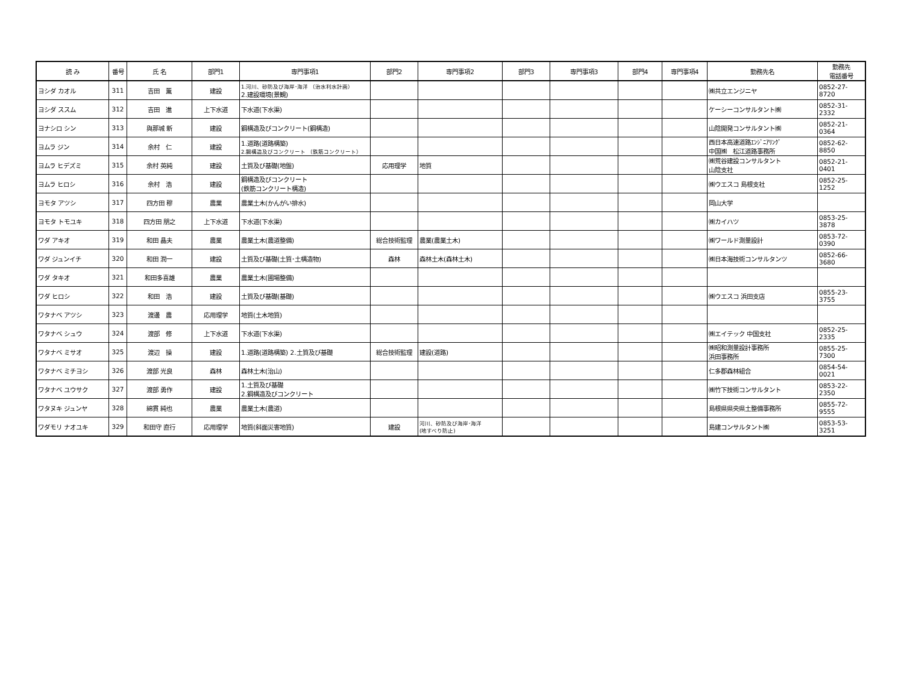| 読 み | 番号 | 氏 名 | 部門1 | 専門事項1 | 部門2 | 専門事項2 | 部門3 | 専門事項3 | 部門4 | 専門事項4 | 勤務先名 | 勤務先 電話番号 |
| --- | --- | --- | --- | --- | --- | --- | --- | --- | --- | --- | --- | --- |
| ヨシダ カオル | 311 | 吉田 薫 | 建設 | 1.河川、砂防及び海岸･海洋 （治水利水計画） 2.建設環境(景観) | | | | | | | ㈱共立エンジニヤ | 0852-27-8720 |
| ヨシダ ススム | 312 | 吉田 進 | 上下水道 | 下水道(下水渠) | | | | | | | ケーシーコンサルタント㈱ | 0852-31-2332 |
| ヨナシロ シン | 313 | 與那城 新 | 建設 | 鋼構造及びコンクリート(鋼構造) | | | | | | | 山陰開発コンサルタント㈱ | 0852-21-0364 |
| ヨムラ ジン | 314 | 余村 仁 | 建設 | 1.道路(道路構築) 2.鋼構造及びコンクリート （鉄筋コンクリート） | | | | | | | 西日本高速道路ｴﾝｼﾞﾆｱﾘﾝｸﾞ 中国㈱ 松江道路事務所 | 0852-62-8850 |
| ヨムラ ヒデズミ | 315 | 余村 英純 | 建設 | 土質及び基礎(地盤) | 応用理学 | 地質 | | | | | ㈱荒谷建設コンサルタント 山陰支社 | 0852-21-0401 |
| ヨムラ ヒロシ | 316 | 余村 浩 | 建設 | 鋼構造及びコンクリート (鉄筋コンクリート構造) | | | | | | | ㈱ウエスコ 島根支社 | 0852-25-1252 |
| ヨモタ アツシ | 317 | 四方田 穆 | 農業 | 農業土木(かんがい排水) | | | | | | | 岡山大学 | |
| ヨモタ トモユキ | 318 | 四方田 朋之 | 上下水道 | 下水道(下水渠) | | | | | | | ㈱カイハツ | 0853-25-3878 |
| ワダ アキオ | 319 | 和田 晶夫 | 農業 | 農業土木(農道整備) | 総合技術監理 | 農業(農業土木) | | | | | ㈱ワールド測量設計 | 0853-72-0390 |
| ワダ ジュンイチ | 320 | 和田 潤一 | 建設 | 土質及び基礎(土質･土構造物) | 森林 | 森林土木(森林土木) | | | | | ㈱日本海技術コンサルタンツ | 0852-66-3680 |
| ワダ タキオ | 321 | 和田多喜雄 | 農業 | 農業土木(圃場整備) | | | | | | | | |
| ワダ ヒロシ | 322 | 和田 浩 | 建設 | 土質及び基礎(基礎) | | | | | | | ㈱ウエスコ 浜田支店 | 0855-23-3755 |
| ワタナベ アツシ | 323 | 渡邊 農 | 応用理学 | 地質(土木地質) | | | | | | | | |
| ワタナベ シュウ | 324 | 渡部 修 | 上下水道 | 下水道(下水渠) | | | | | | | ㈱エイテック 中国支社 | 0852-25-2335 |
| ワタナベ ミサオ | 325 | 渡辺 操 | 建設 | 1.道路(道路構築) 2.土質及び基礎 | 総合技術監理 | 建設(道路) | | | | | ㈱昭和測量設計事務所 浜田事務所 | 0855-25-7300 |
| ワタナベ ミチヨシ | 326 | 渡部 光良 | 森林 | 森林土木(治山) | | | | | | | 仁多郡森林組合 | 0854-54-0021 |
| ワタナベ ユウサク | 327 | 渡部 勇作 | 建設 | 1.土質及び基礎 2.鋼構造及びコンクリート | | | | | | | ㈱竹下技術コンサルタント | 0853-22-2350 |
| ワタヌキ ジュンヤ | 328 | 綿貫 純也 | 農業 | 農業土木(農道) | | | | | | | 島根県県央県土整備事務所 | 0855-72-9555 |
| ワダモリ ナオユキ | 329 | 和田守 直行 | 応用理学 | 地質(斜面災害地質) | 建設 | 河川、砂防及び海岸･海洋 (地すべり防止) | | | | | 島建コンサルタント㈱ | 0853-53-3251 |